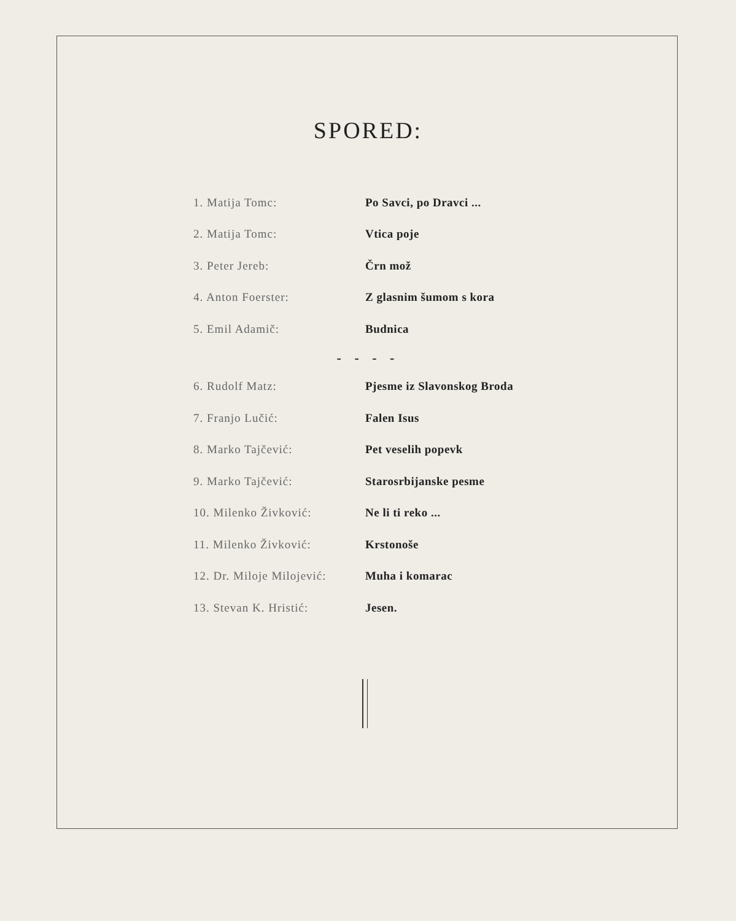SPORED:
| 1. Matija Tomc: | Po Savci, po Dravci ... |
| 2. Matija Tomc: | Vtica poje |
| 3. Peter Jereb: | Črn mož |
| 4. Anton Foerster: | Z glasnim šumom s kora |
| 5. Emil Adamič: | Budnica |
- - - -
| 6. Rudolf Matz: | Pjesme iz Slavonskog Broda |
| 7. Franjo Lučić: | Falen Isus |
| 8. Marko Tajčević: | Pet veselih popevk |
| 9. Marko Tajčević: | Starosrbijanske pesme |
| 10. Milenko Živković: | Ne li ti reko ... |
| 11. Milenko Živković: | Krstonoše |
| 12. Dr. Miloje Milojević: | Muha i komarac |
| 13. Stevan K. Hristić: | Jesen. |